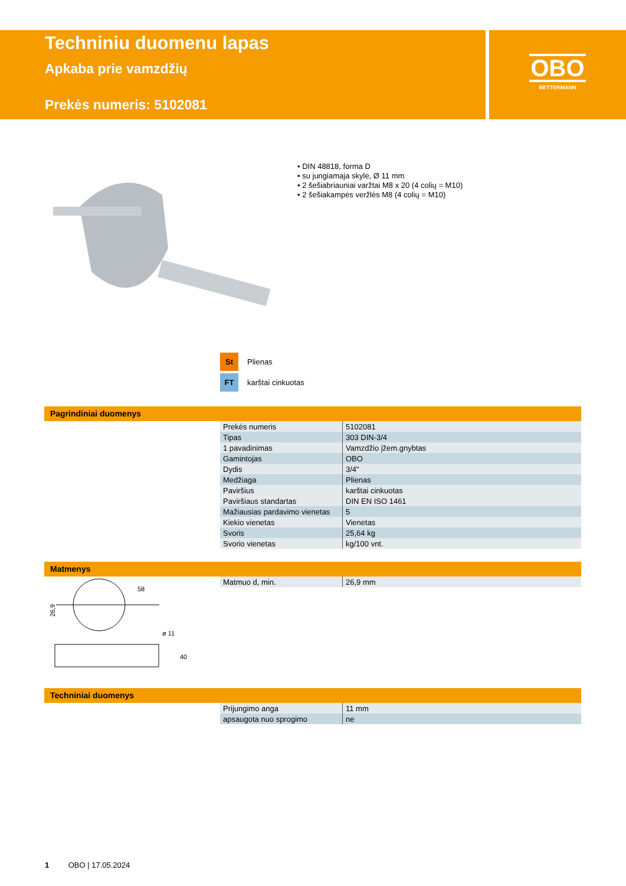Techniniu duomenu lapas
Apkaba prie vamzdžių
Prekės numeris: 5102081
OBO
BETTERMANN
• DIN 48818, forma D
• su jungiamaja skyle, Ø 11 mm
• 2 šešiabriauniai varžtai M8 x 20 (4 colių = M10)
• 2 šešiakampės veržlės M8 (4 colių = M10)
St Plienas
FT karštai cinkuotas
Pagrindiniai duomenys
| Prekės numeris | 5102081 |
| Tipas | 303 DIN-3/4 |
| 1 pavadinimas | Vamzdžio įžem.gnybtas |
| Gamintojas | OBO |
| Dydis | 3/4" |
| Medžiaga | Plienas |
| Paviršius | karštai cinkuotas |
| Paviršiaus standartas | DIN EN ISO 1461 |
| Mažiausias pardavimo vienetas | 5 |
| Kiekio vienetas | Vienetas |
| Svoris | 25,64 kg |
| Svorio vienetas | kg/100 vnt. |
Matmenys
26,9
58
ø 11
40
| Matmuo d, min. | 26,9 mm |
Techniniai duomenys
| Prijungimo anga | 11 mm |
| apsaugota nuo sprogimo | ne |
1 OBO | 17.05.2024